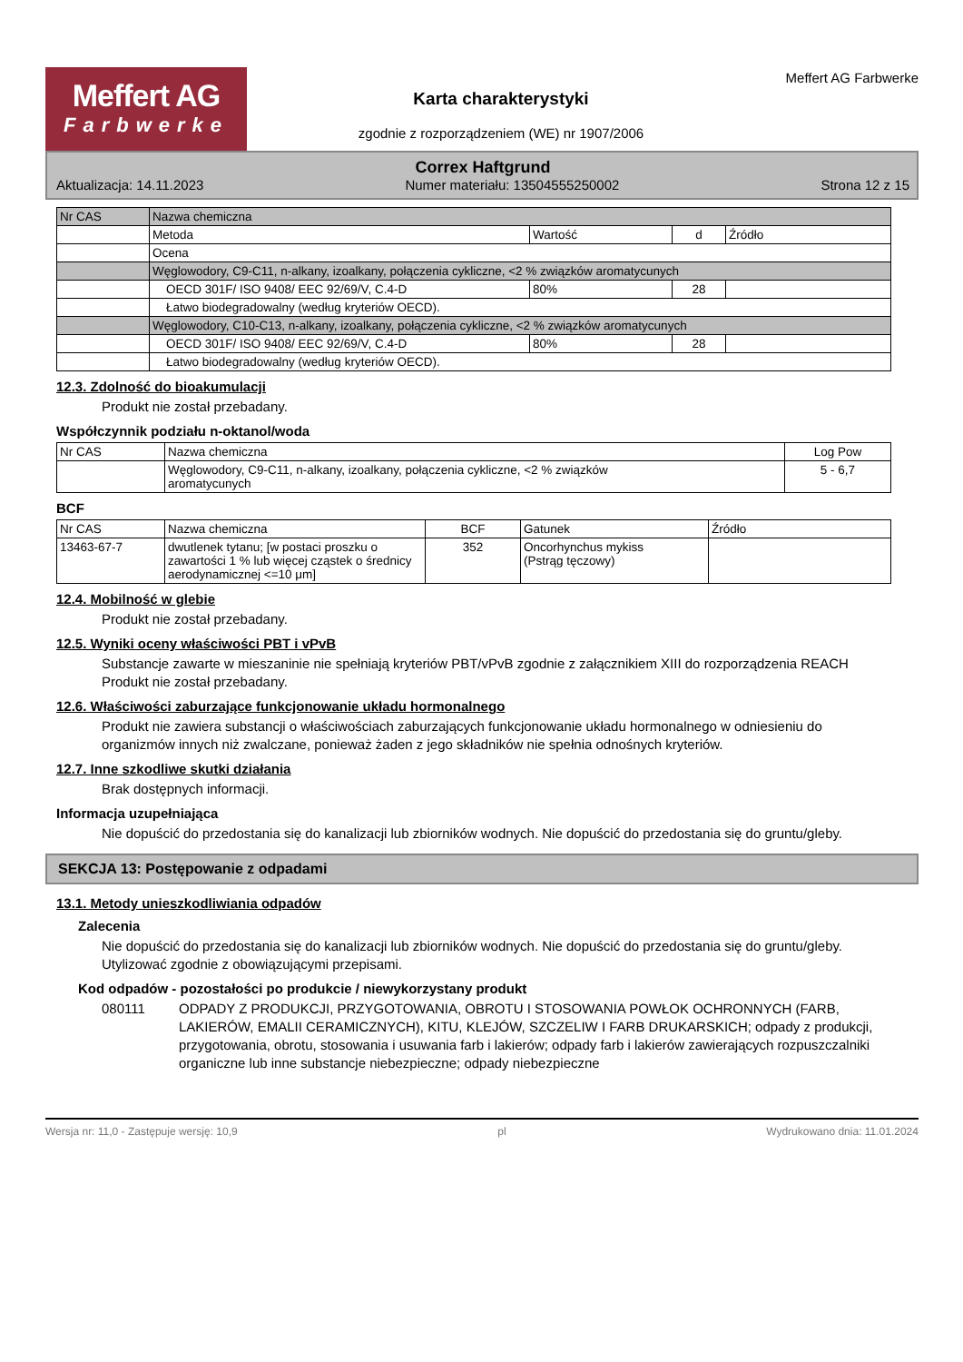Meffert AG
Farbwerke
Karta charakterystyki
zgodnie z rozporządzeniem (WE) nr 1907/2006
Meffert AG Farbwerke
Correx Haftgrund
Aktualizacja: 14.11.2023 Numer materiału: 13504555250002 Strona 12 z 15
| Nr CAS | Nazwa chemiczna | | | |
| | Metoda | Wartość | d | Źródło |
| | Ocena | | | |
| | Węglowodory, C9-C11, n-alkany, izoalkany, połączenia cykliczne, <2 % związków aromatycunych | | | |
| | OECD 301F/ ISO 9408/ EEC 92/69/V, C.4-D | 80% | 28 | |
| | Łatwo biodegradowalny (według kryteriów OECD). | | | |
| | Węglowodory, C10-C13, n-alkany, izoalkany, połączenia cykliczne, <2 % związków aromatycunych | | | |
| | OECD 301F/ ISO 9408/ EEC 92/69/V, C.4-D | 80% | 28 | |
| | Łatwo biodegradowalny (według kryteriów OECD). | | | |
12.3. Zdolność do bioakumulacji
Produkt nie został przebadany.
Współczynnik podziału n-oktanol/woda
| Nr CAS | Nazwa chemiczna | Log Pow |
| --- | --- | --- |
| | Węglowodory, C9-C11, n-alkany, izoalkany, połączenia cykliczne, <2 % związków aromatycunych | 5 - 6,7 |
BCF
| Nr CAS | Nazwa chemiczna | BCF | Gatunek | Źródło |
| --- | --- | --- | --- | --- |
| 13463-67-7 | dwutlenek tytanu; [w postaci proszku o zawartości 1 % lub więcej cząstek o średnicy aerodynamicznej <=10 μm] | 352 | Oncorhynchus mykiss (Pstrąg tęczowy) | |
12.4. Mobilność w glebie
Produkt nie został przebadany.
12.5. Wyniki oceny właściwości PBT i vPvB
Substancje zawarte w mieszaninie nie spełniają kryteriów PBT/vPvB zgodnie z załącznikiem XIII do rozporządzenia REACH
Produkt nie został przebadany.
12.6. Właściwości zaburzające funkcjonowanie układu hormonalnego
Produkt nie zawiera substancji o właściwościach zaburzających funkcjonowanie układu hormonalnego w odniesieniu do organizmów innych niż zwalczane, ponieważ żaden z jego składników nie spełnia odnośnych kryteriów.
12.7. Inne szkodliwe skutki działania
Brak dostępnych informacji.
Informacja uzupełniająca
Nie dopuścić do przedostania się do kanalizacji lub zbiorników wodnych. Nie dopuścić do przedostania się do gruntu/gleby.
SEKCJA 13: Postępowanie z odpadami
13.1. Metody unieszkodliwiania odpadów
Zalecenia
Nie dopuścić do przedostania się do kanalizacji lub zbiorników wodnych. Nie dopuścić do przedostania się do gruntu/gleby. Utylizować zgodnie z obowiązującymi przepisami.
Kod odpadów - pozostałości po produkcie / niewykorzystany produkt
080111 ODPADY Z PRODUKCJI, PRZYGOTOWANIA, OBROTU I STOSOWANIA POWŁOK OCHRONNYCH (FARB, LAKIERÓW, EMALII CERAMICZNYCH), KITU, KLEJÓW, SZCZELIW I FARB DRUKARSKICH; odpady z produkcji, przygotowania, obrotu, stosowania i usuwania farb i lakierów; odpady farb i lakierów zawierających rozpuszczalniki organiczne lub inne substancje niebezpieczne; odpady niebezpieczne
Wersja nr: 11,0 - Zastępuje wersję: 10,9 pl Wydrukowano dnia: 11.01.2024